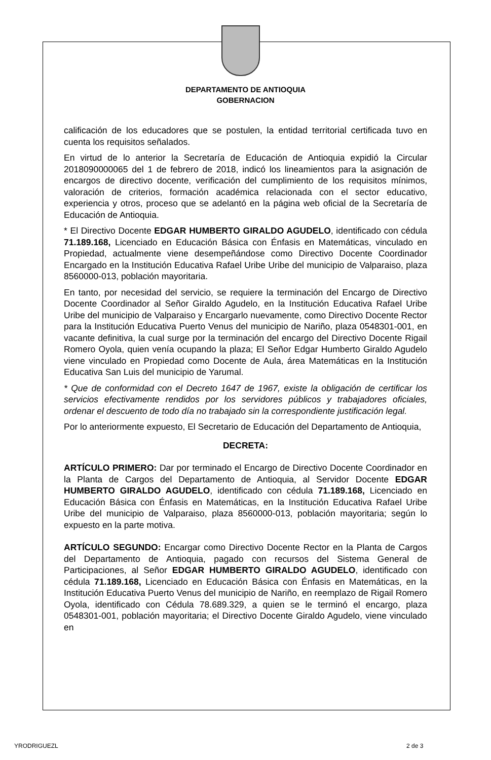DEPARTAMENTO DE ANTIOQUIA
GOBERNACION
calificación de los educadores que se postulen, la entidad territorial certificada tuvo en cuenta los requisitos señalados.
En virtud de lo anterior la Secretaría de Educación de Antioquia expidió la Circular 2018090000065 del 1 de febrero de 2018, indicó los lineamientos para la asignación de encargos de directivo docente, verificación del cumplimiento de los requisitos mínimos, valoración de criterios, formación académica relacionada con el sector educativo, experiencia y otros, proceso que se adelantó en la página web oficial de la Secretaría de Educación de Antioquia.
* El Directivo Docente EDGAR HUMBERTO GIRALDO AGUDELO, identificado con cédula 71.189.168, Licenciado en Educación Básica con Énfasis en Matemáticas, vinculado en Propiedad, actualmente viene desempeñándose como Directivo Docente Coordinador Encargado en la Institución Educativa Rafael Uribe Uribe del municipio de Valparaiso, plaza 8560000-013, población mayoritaria.
En tanto, por necesidad del servicio, se requiere la terminación del Encargo de Directivo Docente Coordinador al Señor Giraldo Agudelo, en la Institución Educativa Rafael Uribe Uribe del municipio de Valparaiso y Encargarlo nuevamente, como Directivo Docente Rector para la Institución Educativa Puerto Venus del municipio de Nariño, plaza 0548301-001, en vacante definitiva, la cual surge por la terminación del encargo del Directivo Docente Rigail Romero Oyola, quien venía ocupando la plaza; El Señor Edgar Humberto Giraldo Agudelo viene vinculado en Propiedad como Docente de Aula, área Matemáticas en la Institución Educativa San Luis del municipio de Yarumal.
* Que de conformidad con el Decreto 1647 de 1967, existe la obligación de certificar los servicios efectivamente rendidos por los servidores públicos y trabajadores oficiales, ordenar el descuento de todo día no trabajado sin la correspondiente justificación legal.
Por lo anteriormente expuesto, El Secretario de Educación del Departamento de Antioquia,
DECRETA:
ARTÍCULO PRIMERO: Dar por terminado el Encargo de Directivo Docente Coordinador en la Planta de Cargos del Departamento de Antioquia, al Servidor Docente EDGAR HUMBERTO GIRALDO AGUDELO, identificado con cédula 71.189.168, Licenciado en Educación Básica con Énfasis en Matemáticas, en la Institución Educativa Rafael Uribe Uribe del municipio de Valparaiso, plaza 8560000-013, población mayoritaria; según lo expuesto en la parte motiva.
ARTÍCULO SEGUNDO: Encargar como Directivo Docente Rector en la Planta de Cargos del Departamento de Antioquia, pagado con recursos del Sistema General de Participaciones, al Señor EDGAR HUMBERTO GIRALDO AGUDELO, identificado con cédula 71.189.168, Licenciado en Educación Básica con Énfasis en Matemáticas, en la Institución Educativa Puerto Venus del municipio de Nariño, en reemplazo de Rigail Romero Oyola, identificado con Cédula 78.689.329, a quien se le terminó el encargo, plaza 0548301-001, población mayoritaria; el Directivo Docente Giraldo Agudelo, viene vinculado en
YRODRIGUEZL 2 de 3